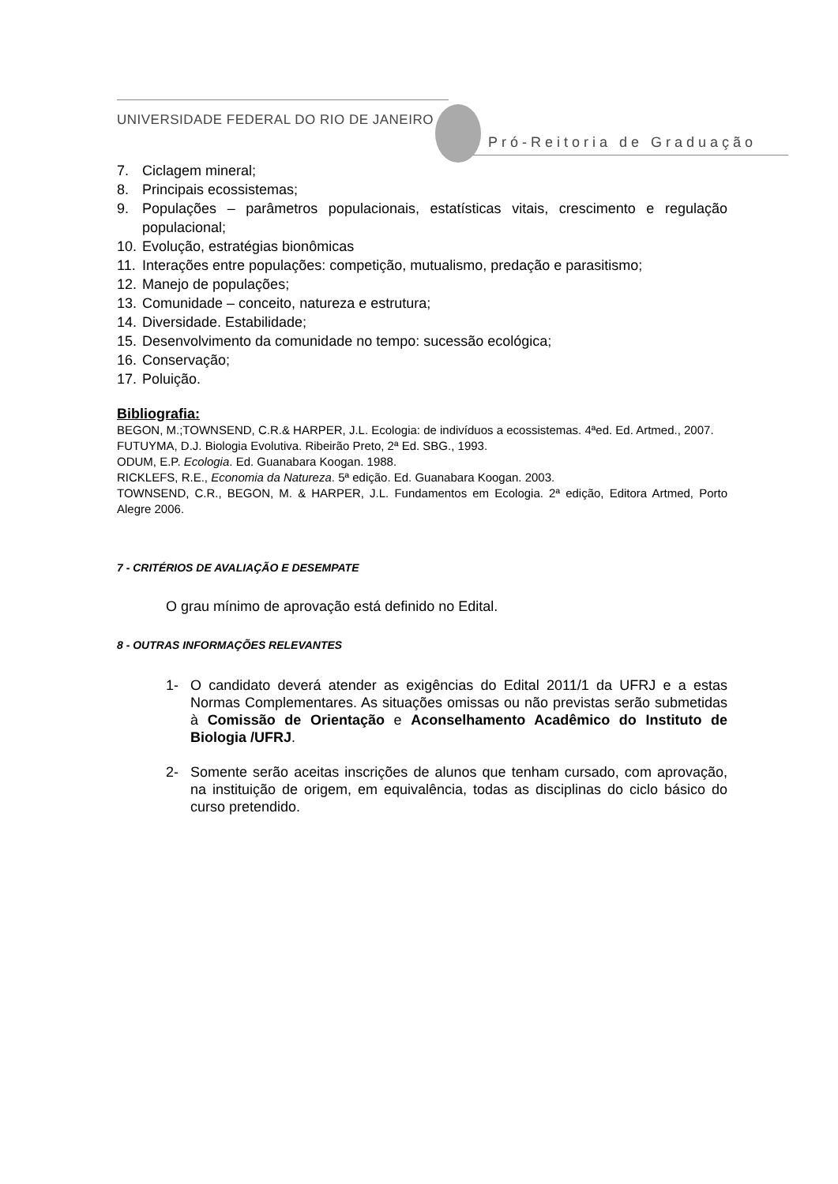UNIVERSIDADE FEDERAL DO RIO DE JANEIRO
Pró-Reitoria de Graduação
7. Ciclagem mineral;
8. Principais ecossistemas;
9. Populações – parâmetros populacionais, estatísticas vitais, crescimento e regulação populacional;
10. Evolução, estratégias bionômicas
11. Interações entre populações: competição, mutualismo, predação e parasitismo;
12. Manejo de populações;
13. Comunidade – conceito, natureza e estrutura;
14. Diversidade. Estabilidade;
15. Desenvolvimento da comunidade no tempo: sucessão ecológica;
16. Conservação;
17. Poluição.
Bibliografia:
BEGON, M.;TOWNSEND, C.R.& HARPER, J.L. Ecologia: de indivíduos a ecossistemas. 4ªed. Ed. Artmed., 2007.
FUTUYMA, D.J. Biologia Evolutiva. Ribeirão Preto, 2ª Ed. SBG., 1993.
ODUM, E.P. Ecologia. Ed. Guanabara Koogan. 1988.
RICKLEFS, R.E., Economia da Natureza. 5ª edição. Ed. Guanabara Koogan. 2003.
TOWNSEND, C.R., BEGON, M. & HARPER, J.L. Fundamentos em Ecologia. 2ª edição, Editora Artmed, Porto Alegre 2006.
7 - CRITÉRIOS DE AVALIAÇÃO E DESEMPATE
O grau mínimo de aprovação está definido no Edital.
8 - OUTRAS INFORMAÇÕES RELEVANTES
1- O candidato deverá atender as exigências do Edital 2011/1 da UFRJ e a estas Normas Complementares. As situações omissas ou não previstas serão submetidas à Comissão de Orientação e Aconselhamento Acadêmico do Instituto de Biologia /UFRJ.
2- Somente serão aceitas inscrições de alunos que tenham cursado, com aprovação, na instituição de origem, em equivalência, todas as disciplinas do ciclo básico do curso pretendido.